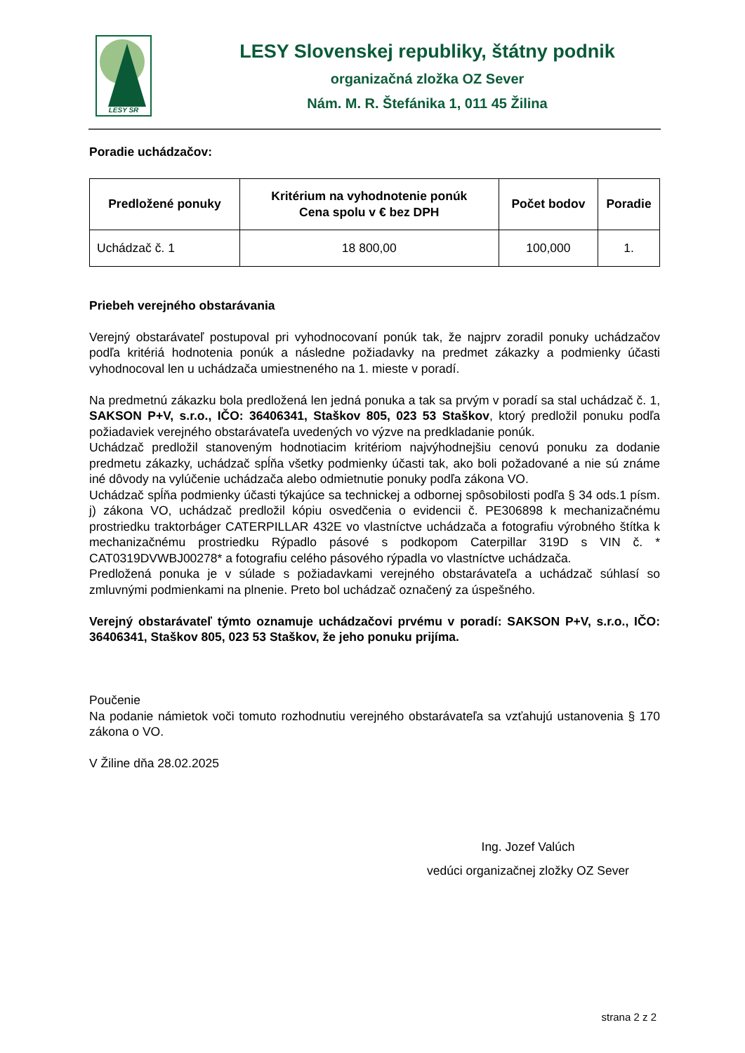LESY SR
LESY Slovenskej republiky, štátny podnik
organizačná zložka OZ Sever
Nám. M. R. Štefánika 1, 011 45 Žilina
Poradie uchádzačov:
| Predložené ponuky | Kritérium na vyhodnotenie ponúk Cena spolu v € bez DPH | Počet bodov | Poradie |
| --- | --- | --- | --- |
| Uchádzač č. 1 | 18 800,00 | 100,000 | 1. |
Priebeh verejného obstarávania
Verejný obstarávateľ postupoval pri vyhodnocovaní ponúk tak, že najprv zoradil ponuky uchádzačov podľa kritériá hodnotenia ponúk a následne požiadavky na predmet zákazky a podmienky účasti vyhodnocoval len u uchádzača umiestneného na 1. mieste v poradí.
Na predmetnú zákazku bola predložená len jedná ponuka a tak sa prvým v poradí sa stal uchádzač č. 1, SAKSON P+V, s.r.o., IČO: 36406341, Staškov 805, 023 53 Staškov, ktorý predložil ponuku podľa požiadaviek verejného obstarávateľa uvedených vo výzve na predkladanie ponúk.
Uchádzač predložil stanoveným hodnotiacim kritériom najvýhodnejšiu cenovú ponuku za dodanie predmetu zákazky, uchádzač spĺňa všetky podmienky účasti tak, ako boli požadované a nie sú známe iné dôvody na vylúčenie uchádzača alebo odmietnutie ponuky podľa zákona VO.
Uchádzač spĺňa podmienky účasti týkajúce sa technickej a odbornej spôsobilosti podľa § 34 ods.1 písm. j) zákona VO, uchádzač predložil kópiu osvedčenia o evidencii č. PE306898 k mechanizačnému prostriedku traktorbáger CATERPILLAR 432E vo vlastníctve uchádzača a fotografiu výrobného štítka k mechanizačnému prostriedku Rýpadlo pásové s podkopom Caterpillar 319D s VIN č. * CAT0319DVWBJ00278* a fotografiu celého pásového rýpadla vo vlastníctve uchádzača.
Predložená ponuka je v súlade s požiadavkami verejného obstarávateľa a uchádzač súhlasí so zmluvnými podmienkami na plnenie. Preto bol uchádzač označený za úspešného.
Verejný obstarávateľ týmto oznamuje uchádzačovi prvému v poradí: SAKSON P+V, s.r.o., IČO: 36406341, Staškov 805, 023 53 Staškov, že jeho ponuku prijíma.
Poučenie
Na podanie námietok voči tomuto rozhodnutiu verejného obstarávateľa sa vzťahujú ustanovenia § 170 zákona o VO.
V Žiline dňa 28.02.2025
Ing. Jozef Valúch
vedúci organizačnej zložky OZ Sever
strana 2 z 2